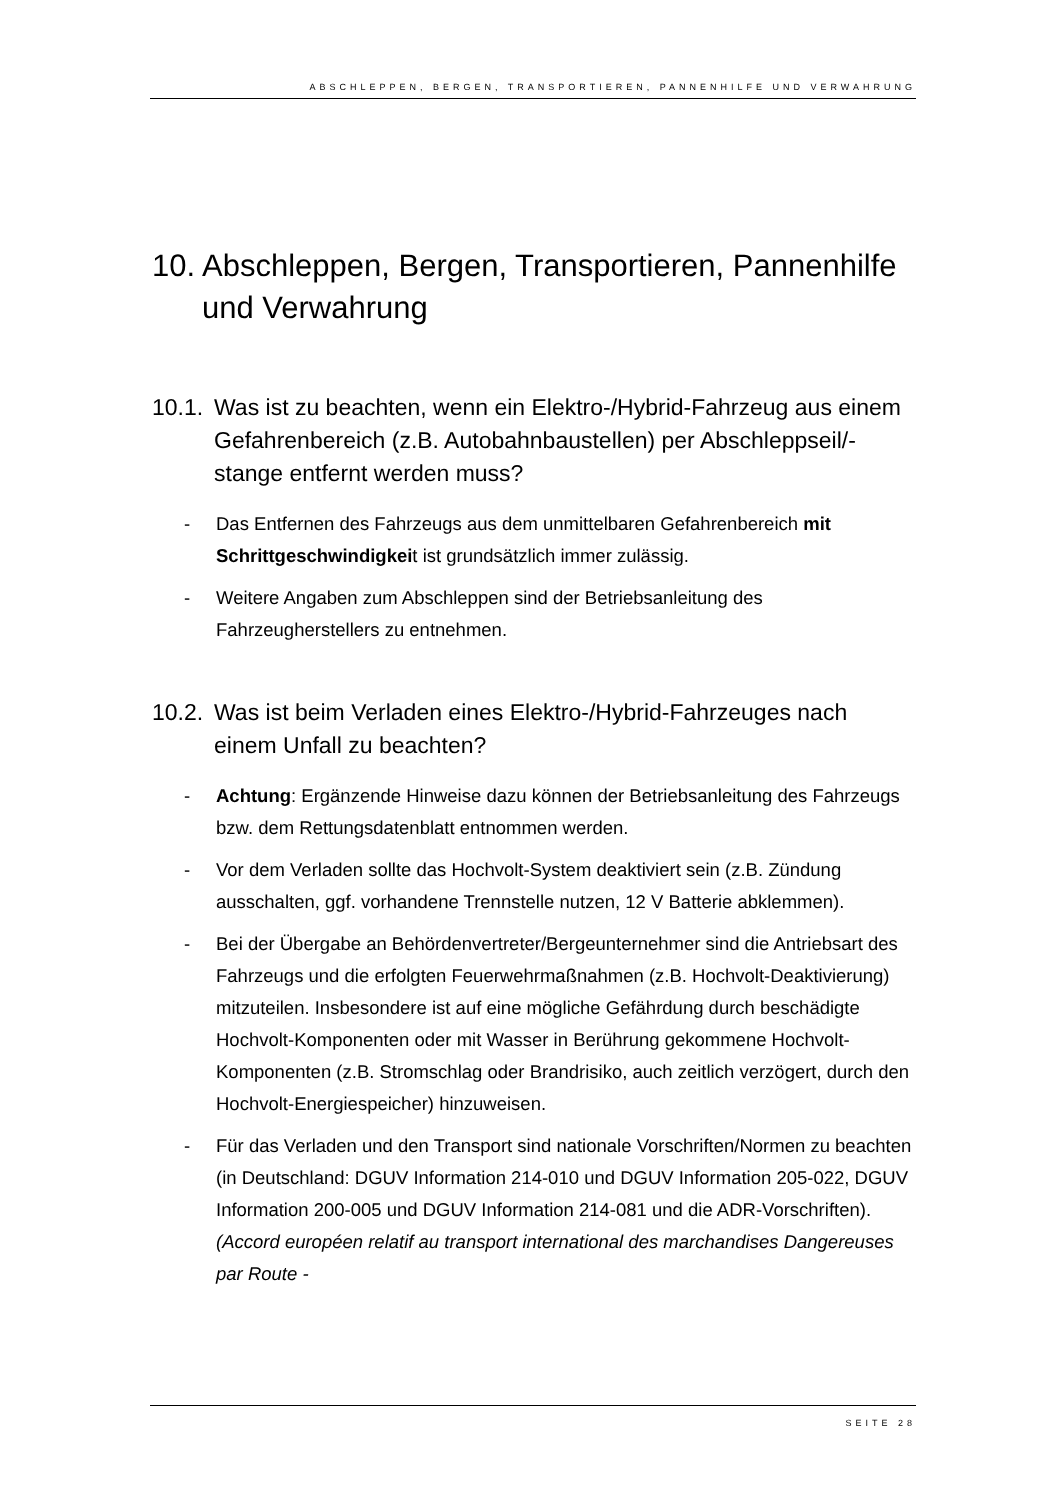ABSCHLEPPEN, BERGEN, TRANSPORTIEREN, PANNENHILFE UND VERWAHRUNG
10. Abschleppen, Bergen, Transportieren, Pannenhilfe und Verwahrung
10.1. Was ist zu beachten, wenn ein Elektro-/Hybrid-Fahrzeug aus einem Gefahrenbereich (z.B. Autobahnbaustellen) per Abschleppseil/-stange entfernt werden muss?
- Das Entfernen des Fahrzeugs aus dem unmittelbaren Gefahrenbereich mit Schrittgeschwindigkeit ist grundsätzlich immer zulässig.
- Weitere Angaben zum Abschleppen sind der Betriebsanleitung des Fahrzeugherstellers zu entnehmen.
10.2. Was ist beim Verladen eines Elektro-/Hybrid-Fahrzeuges nach einem Unfall zu beachten?
- Achtung: Ergänzende Hinweise dazu können der Betriebsanleitung des Fahrzeugs bzw. dem Rettungsdatenblatt entnommen werden.
- Vor dem Verladen sollte das Hochvolt-System deaktiviert sein (z.B. Zündung ausschalten, ggf. vorhandene Trennstelle nutzen, 12 V Batterie abklemmen).
- Bei der Übergabe an Behördenvertreter/Bergeunternehmer sind die Antriebsart des Fahrzeugs und die erfolgten Feuerwehrmaßnahmen (z.B. Hochvolt-Deaktivierung) mitzuteilen. Insbesondere ist auf eine mögliche Gefährdung durch beschädigte Hochvolt-Komponenten oder mit Wasser in Berührung gekommene Hochvolt-Komponenten (z.B. Stromschlag oder Brandrisiko, auch zeitlich verzögert, durch den Hochvolt-Energiespeicher) hinzuweisen.
- Für das Verladen und den Transport sind nationale Vorschriften/Normen zu beachten (in Deutschland: DGUV Information 214-010 und DGUV Information 205-022, DGUV Information 200-005 und DGUV Information 214-081 und die ADR-Vorschriften). (Accord européen relatif au transport international des marchandises Dangereuses par Route -
SEITE 28